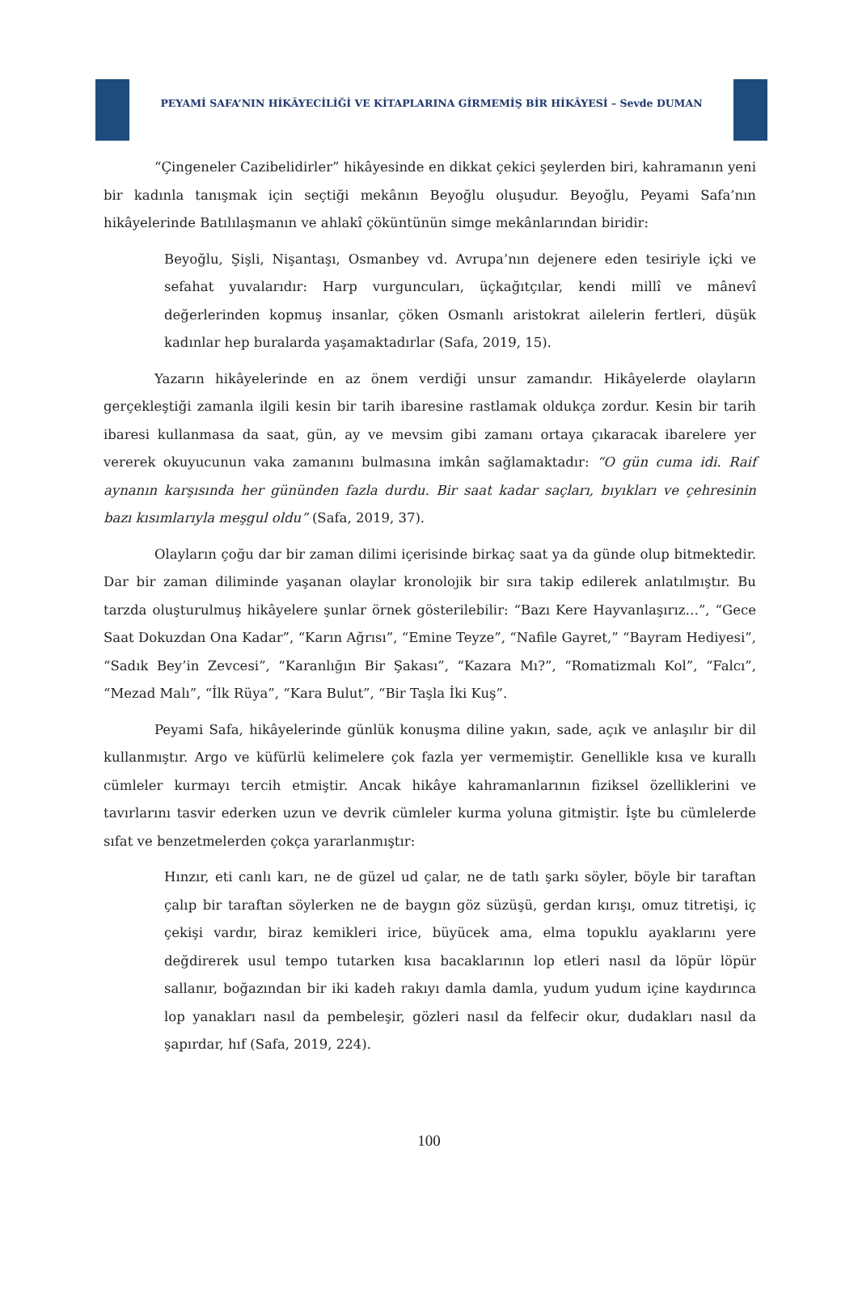PEYAMİ SAFA’NIN HİKÂYECİLİĞİ VE KİTAPLARINA GİRMEMİŞ BİR HİKÂYESİ – Sevde DUMAN
“Çingeneler Cazibelidirler” hikâyesinde en dikkat çekici şeylerden biri, kahramanın yeni bir kadınla tanışmak için seçtiği mekânın Beyoğlu oluşudur. Beyoğlu, Peyami Safa’nın hikâyelerinde Batılılaşmanın ve ahlakî çöküntünün simge mekânlarından biridir:
Beyoğlu, Şişli, Nişantaşı, Osmanbey vd. Avrupa’nın dejenere eden tesiriyle içki ve sefahat yuvalarıdır: Harp vurguncuları, üçkağıtçılar, kendi millî ve mânevî değerlerinden kopmuş insanlar, çöken Osmanlı aristokrat ailelerin fertleri, düşük kadınlar hep buralarda yaşamaktadırlar (Safa, 2019, 15).
Yazarın hikâyelerinde en az önem verdiği unsur zamandır. Hikâyelerde olayların gerçekleştiği zamanla ilgili kesin bir tarih ibaresine rastlamak oldukça zordur. Kesin bir tarih ibaresi kullanmasa da saat, gün, ay ve mevsim gibi zamanı ortaya çıkaracak ibarelere yer vererek okuyucunun vaka zamanını bulmasına imkân sağlamaktadır: “O gün cuma idi. Raif aynanın karşısında her gününden fazla durdu. Bir saat kadar saçları, bıyıkları ve çehresinin bazı kısımlarıyla meşgul oldu” (Safa, 2019, 37).
Olayların çoğu dar bir zaman dilimi içerisinde birkaç saat ya da günde olup bitmektedir. Dar bir zaman diliminde yaşanan olaylar kronolojik bir sıra takip edilerek anlatılmıştır. Bu tarzda oluşturulmuş hikâyelere şunlar örnek gösterilebilir: “Bazı Kere Hayvanlaşırız…”, “Gece Saat Dokuzdan Ona Kadar”, “Karın Ağrısı”, “Emine Teyze”, “Nafile Gayret,” “Bayram Hediyesi”, “Sadık Bey’in Zevcesi”, “Karanlığın Bir Şakası”, “Kazara Mı?”, “Romatizmalı Kol”, “Falcı”, “Mezad Malı”, “İlk Rüya”, “Kara Bulut”, “Bir Taşla İki Kuş”.
Peyami Safa, hikâyelerinde günlük konuşma diline yakın, sade, açık ve anlaşılır bir dil kullanmıştır. Argo ve küfürlü kelimelere çok fazla yer vermemiştir. Genellikle kısa ve kurallı cümleler kurmayı tercih etmiştir. Ancak hikâye kahramanlarının fiziksel özelliklerini ve tavırlarını tasvir ederken uzun ve devrik cümleler kurma yoluna gitmiştir. İşte bu cümlelerde sıfat ve benzetmelerden çokça yararlanmıştır:
Hınzır, eti canlı karı, ne de güzel ud çalar, ne de tatlı şarkı söyler, böyle bir taraftan çalıp bir taraftan söylerken ne de baygın göz süzüşü, gerdan kırışı, omuz titretişi, iç çekişi vardır, biraz kemikleri irice, büyücek ama, elma topuklu ayaklarını yere değdirerek usul tempo tutarken kısa bacaklarının lop etleri nasıl da löpür löpür sallanır, boğazından bir iki kadeh rakıyı damla damla, yudum yudum içine kaydırınca lop yanakları nasıl da pembeleşir, gözleri nasıl da felfecir okur, dudakları nasıl da şapırdar, hıf (Safa, 2019, 224).
100